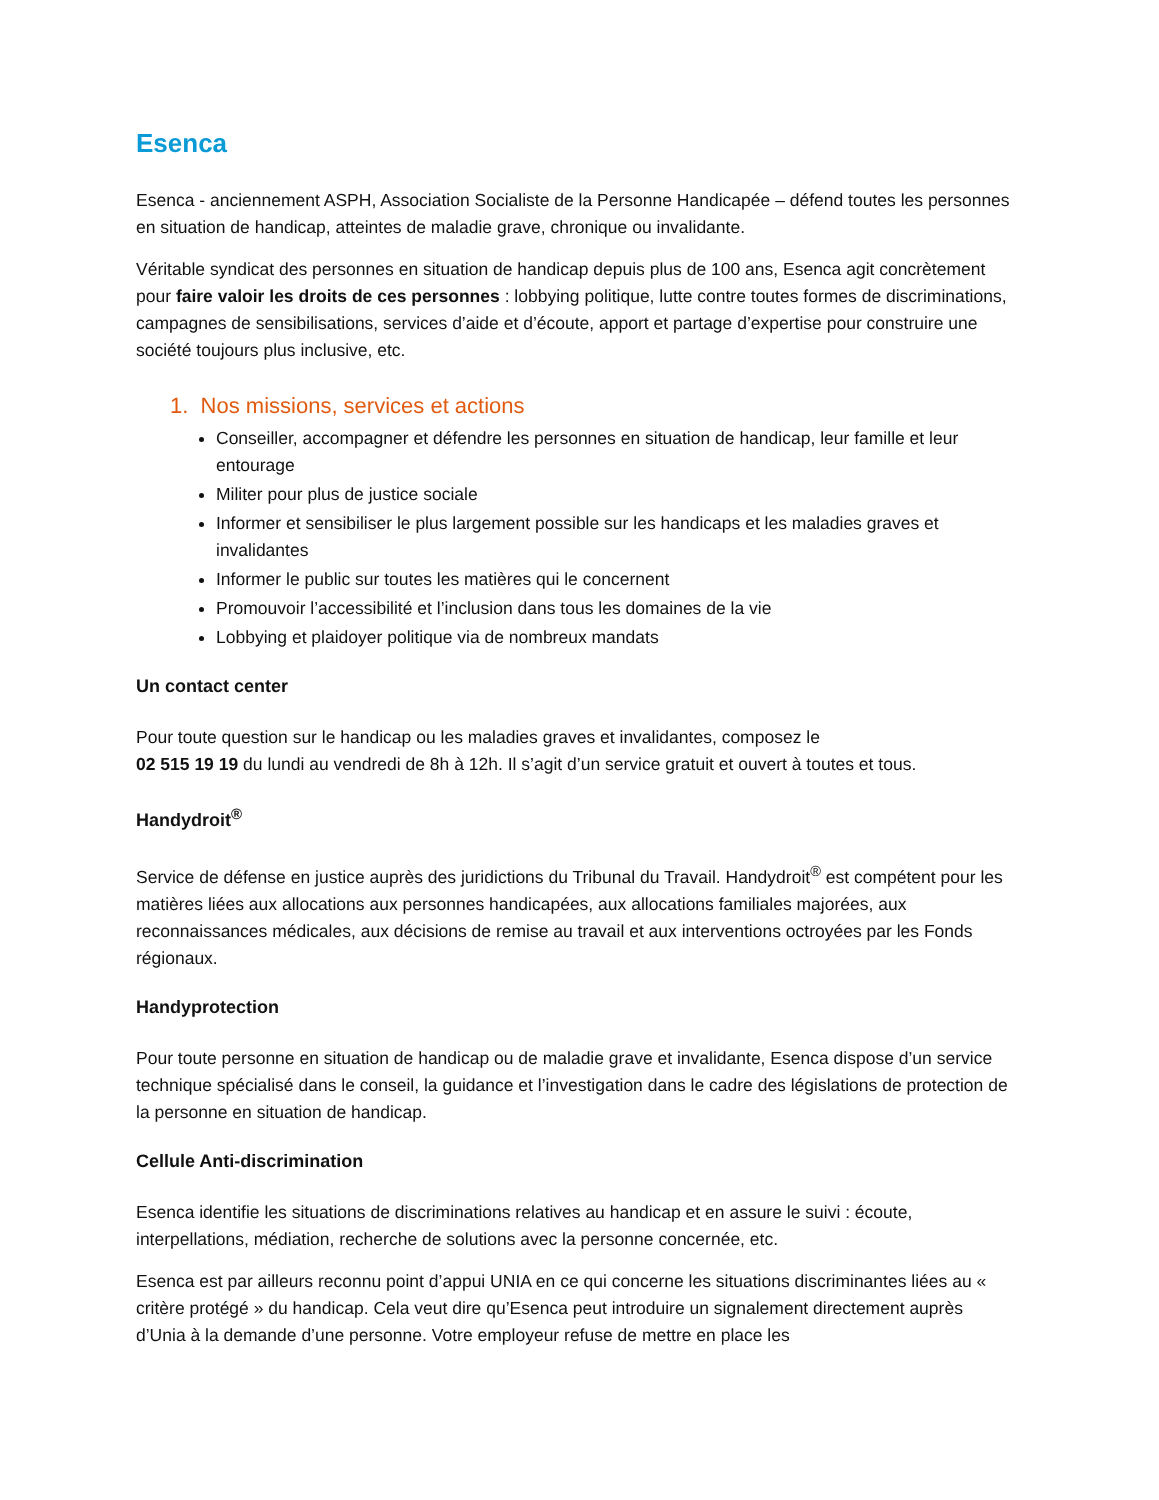Esenca
Esenca - anciennement ASPH, Association Socialiste de la Personne Handicapée – défend toutes les personnes en situation de handicap, atteintes de maladie grave, chronique ou invalidante.
Véritable syndicat des personnes en situation de handicap depuis plus de 100 ans, Esenca agit concrètement pour faire valoir les droits de ces personnes : lobbying politique, lutte contre toutes formes de discriminations, campagnes de sensibilisations, services d’aide et d’écoute, apport et partage d’expertise pour construire une société toujours plus inclusive, etc.
1. Nos missions, services et actions
Conseiller, accompagner et défendre les personnes en situation de handicap, leur famille et leur entourage
Militer pour plus de justice sociale
Informer et sensibiliser le plus largement possible sur les handicaps et les maladies graves et invalidantes
Informer le public sur toutes les matières qui le concernent
Promouvoir l’accessibilité et l’inclusion dans tous les domaines de la vie
Lobbying et plaidoyer politique via de nombreux mandats
Un contact center
Pour toute question sur le handicap ou les maladies graves et invalidantes, composez le
02 515 19 19 du lundi au vendredi de 8h à 12h. Il s’agit d’un service gratuit et ouvert à toutes et tous.
Handydroit<sup>®</sup>
Service de défense en justice auprès des juridictions du Tribunal du Travail. Handydroit<sup>®</sup> est compétent pour les matières liées aux allocations aux personnes handicapées, aux allocations familiales majorées, aux reconnaissances médicales, aux décisions de remise au travail et aux interventions octroyées par les Fonds régionaux.
Handyprotection
Pour toute personne en situation de handicap ou de maladie grave et invalidante, Esenca dispose d’un service technique spécialisé dans le conseil, la guidance et l’investigation dans le cadre des législations de protection de la personne en situation de handicap.
Cellule Anti-discrimination
Esenca identifie les situations de discriminations relatives au handicap et en assure le suivi : écoute, interpellations, médiation, recherche de solutions avec la personne concernée, etc.
Esenca est par ailleurs reconnu point d’appui UNIA en ce qui concerne les situations discriminantes liées au « critère protégé » du handicap. Cela veut dire qu’Esenca peut introduire un signalement directement auprès d’Unia à la demande d’une personne. Votre employeur refuse de mettre en place les